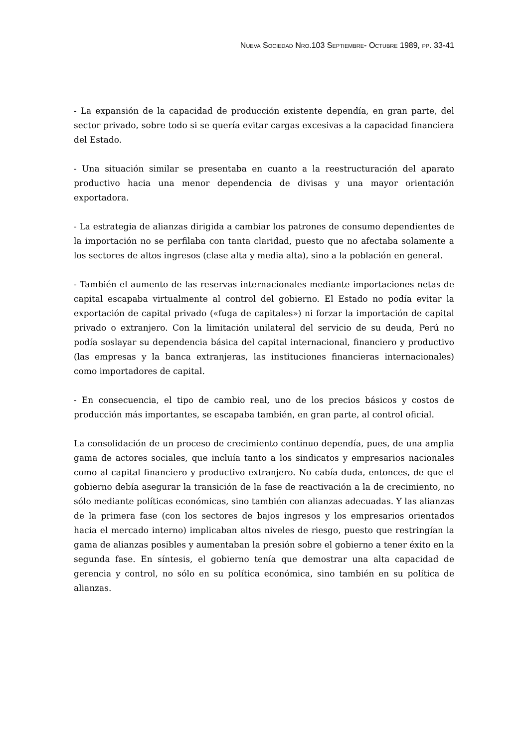NUEVA SOCIEDAD NRO.103 SEPTIEMBRE- OCTUBRE 1989, PP. 33-41
- La expansión de la capacidad de producción existente dependía, en gran parte, del sector privado, sobre todo si se quería evitar cargas excesivas a la capacidad financiera del Estado.
- Una situación similar se presentaba en cuanto a la reestructuración del aparato productivo hacia una menor dependencia de divisas y una mayor orientación exportadora.
- La estrategia de alianzas dirigida a cambiar los patrones de consumo dependientes de la importación no se perfilaba con tanta claridad, puesto que no afectaba solamente a los sectores de altos ingresos (clase alta y media alta), sino a la población en general.
- También el aumento de las reservas internacionales mediante importaciones netas de capital escapaba virtualmente al control del gobierno. El Estado no podía evitar la exportación de capital privado («fuga de capitales») ni forzar la importación de capital privado o extranjero. Con la limitación unilateral del servicio de su deuda, Perú no podía soslayar su dependencia básica del capital internacional, financiero y productivo (las empresas y la banca extranjeras, las instituciones financieras internacionales) como importadores de capital.
- En consecuencia, el tipo de cambio real, uno de los precios básicos y costos de producción más importantes, se escapaba también, en gran parte, al control oficial.
La consolidación de un proceso de crecimiento continuo dependía, pues, de una amplia gama de actores sociales, que incluía tanto a los sindicatos y empresarios nacionales como al capital financiero y productivo extranjero. No cabía duda, entonces, de que el gobierno debía asegurar la transición de la fase de reactivación a la de crecimiento, no sólo mediante políticas económicas, sino también con alianzas adecuadas. Y las alianzas de la primera fase (con los sectores de bajos ingresos y los empresarios orientados hacia el mercado interno) implicaban altos niveles de riesgo, puesto que restringían la gama de alianzas posibles y aumentaban la presión sobre el gobierno a tener éxito en la segunda fase. En síntesis, el gobierno tenía que demostrar una alta capacidad de gerencia y control, no sólo en su política económica, sino también en su política de alianzas.